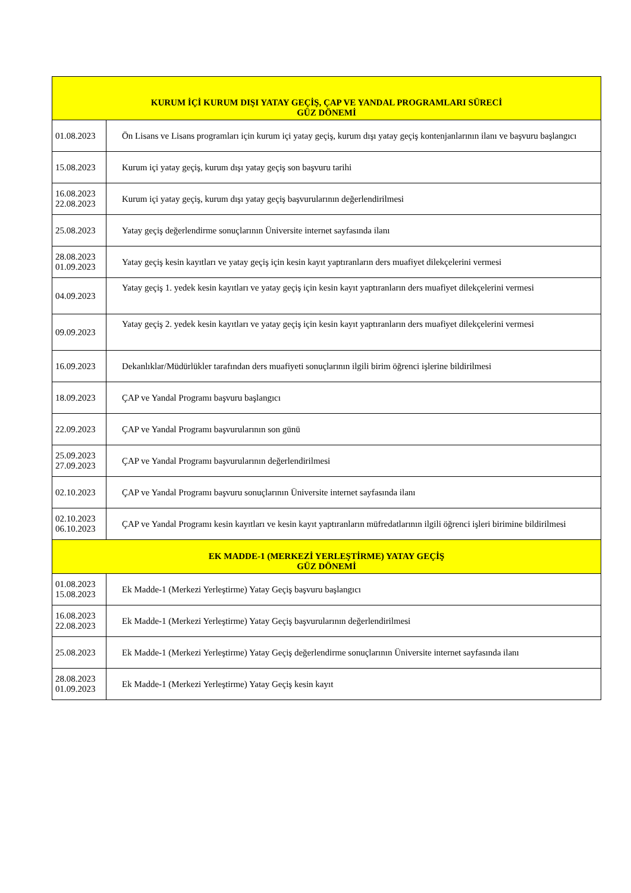| KURUM İÇİ KURUM DIŞI YATAY GEÇİŞ, ÇAP VE YANDAL PROGRAMLARI SÜRECİ GÜZ DÖNEMİ | |
| 01.08.2023 | Ön Lisans ve Lisans programları için kurum içi yatay geçiş, kurum dışı yatay geçiş kontenjanlarının ilanı ve başvuru başlangıcı |
| 15.08.2023 | Kurum içi yatay geçiş, kurum dışı yatay geçiş son başvuru tarihi |
| 16.08.2023 22.08.2023 | Kurum içi yatay geçiş, kurum dışı yatay geçiş başvurularının değerlendirilmesi |
| 25.08.2023 | Yatay geçiş değerlendirme sonuçlarının Üniversite internet sayfasında ilanı |
| 28.08.2023 01.09.2023 | Yatay geçiş kesin kayıtları ve yatay geçiş için kesin kayıt yaptıranların ders muafiyet dilekçelerini vermesi |
| 04.09.2023 | Yatay geçiş 1. yedek kesin kayıtları ve yatay geçiş için kesin kayıt yaptıranların ders muafiyet dilekçelerini vermesi |
| 09.09.2023 | Yatay geçiş 2. yedek kesin kayıtları ve yatay geçiş için kesin kayıt yaptıranların ders muafiyet dilekçelerini vermesi |
| 16.09.2023 | Dekanlıklar/Müdürlükler tarafından ders muafiyeti sonuçlarının ilgili birim öğrenci işlerine bildirilmesi |
| 18.09.2023 | ÇAP ve Yandal Programı başvuru başlangıcı |
| 22.09.2023 | ÇAP ve Yandal Programı başvurularının son günü |
| 25.09.2023 27.09.2023 | ÇAP ve Yandal Programı başvurularının değerlendirilmesi |
| 02.10.2023 | ÇAP ve Yandal Programı başvuru sonuçlarının Üniversite internet sayfasında ilanı |
| 02.10.2023 06.10.2023 | ÇAP ve Yandal Programı kesin kayıtları ve kesin kayıt yaptıranların müfredatlarının ilgili öğrenci işleri birimine bildirilmesi |
| EK MADDE-1 (MERKEZİ YERLEŞTİRME) YATAY GEÇİŞ GÜZ DÖNEMİ | |
| 01.08.2023 15.08.2023 | Ek Madde-1 (Merkezi Yerleştirme) Yatay Geçiş başvuru başlangıcı |
| 16.08.2023 22.08.2023 | Ek Madde-1 (Merkezi Yerleştirme) Yatay Geçiş başvurularının değerlendirilmesi |
| 25.08.2023 | Ek Madde-1 (Merkezi Yerleştirme) Yatay Geçiş değerlendirme sonuçlarının Üniversite internet sayfasında ilanı |
| 28.08.2023 01.09.2023 | Ek Madde-1 (Merkezi Yerleştirme) Yatay Geçiş kesin kayıt |